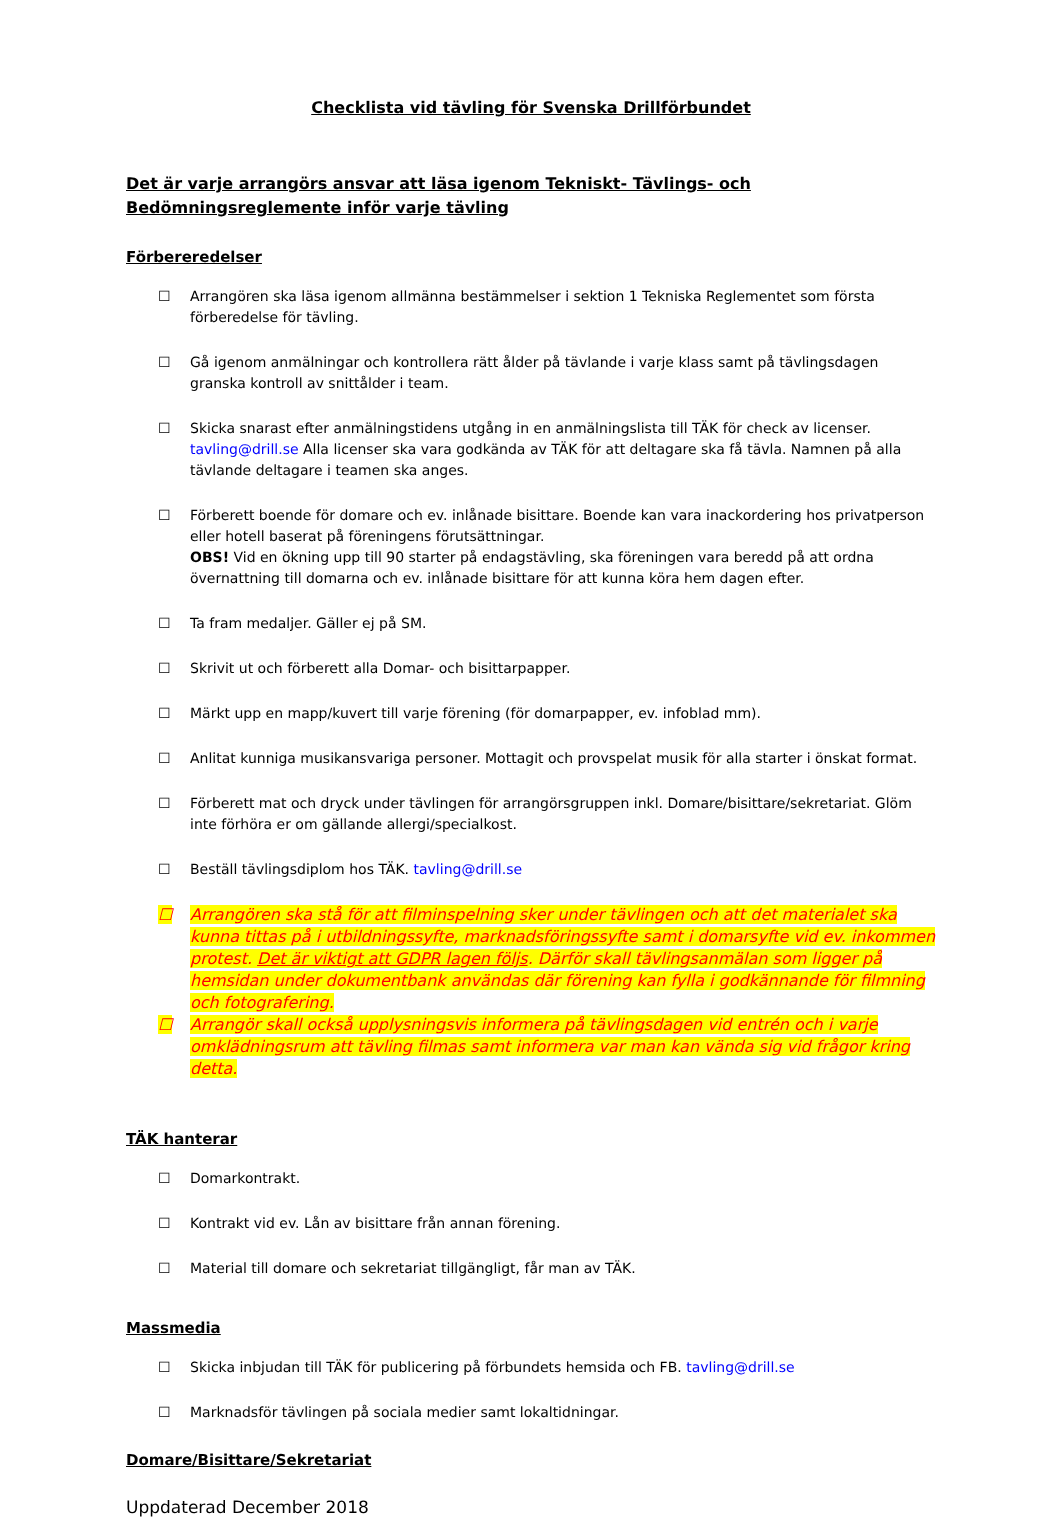Checklista vid tävling för Svenska Drillförbundet
Det är varje arrangörs ansvar att läsa igenom Tekniskt- Tävlings- och Bedömningsreglemente inför varje tävling
Förbereredelser
☐ Arrangören ska läsa igenom allmänna bestämmelser i sektion 1 Tekniska Reglementet som första förberedelse för tävling.
☐ Gå igenom anmälningar och kontrollera rätt ålder på tävlande i varje klass samt på tävlingsdagen granska kontroll av snittålder i team.
☐ Skicka snarast efter anmälningstidens utgång in en anmälningslista till TÄK för check av licenser. tavling@drill.se Alla licenser ska vara godkända av TÄK för att deltagare ska få tävla. Namnen på alla tävlande deltagare i teamen ska anges.
☐ Förberett boende för domare och ev. inlånade bisittare. Boende kan vara inackordering hos privatperson eller hotell baserat på föreningens förutsättningar.
OBS! Vid en ökning upp till 90 starter på endagstävling, ska föreningen vara beredd på att ordna övernattning till domarna och ev. inlånade bisittare för att kunna köra hem dagen efter.
☐ Ta fram medaljer. Gäller ej på SM.
☐ Skrivit ut och förberett alla Domar- och bisittarpapper.
☐ Märkt upp en mapp/kuvert till varje förening (för domarpapper, ev. infoblad mm).
☐ Anlitat kunniga musikansvariga personer. Mottagit och provspelat musik för alla starter i önskat format.
☐ Förberett mat och dryck under tävlingen för arrangörsgruppen inkl. Domare/bisittare/sekretariat. Glöm inte förhöra er om gällande allergi/specialkost.
☐ Beställ tävlingsdiplom hos TÄK. tavling@drill.se
☐ Arrangören ska stå för att filminspelning sker under tävlingen och att det materialet ska kunna tittas på i utbildningssyfte, marknadsföringssyfte samt i domarsyfte vid ev. inkommen protest. Det är viktigt att GDPR lagen följs. Därför skall tävlingsanmälan som ligger på hemsidan under dokumentbank användas där förening kan fylla i godkännande för filmning och fotografering.
☐ Arrangör skall också upplysningsvis informera på tävlingsdagen vid entrén och i varje omklädningsrum att tävling filmas samt informera var man kan vända sig vid frågor kring detta.
TÄK hanterar
☐ Domarkontrakt.
☐ Kontrakt vid ev. Lån av bisittare från annan förening.
☐ Material till domare och sekretariat tillgängligt, får man av TÄK.
Massmedia
☐ Skicka inbjudan till TÄK för publicering på förbundets hemsida och FB. tavling@drill.se
☐ Marknadsför tävlingen på sociala medier samt lokaltidningar.
Domare/Bisittare/Sekretariat
Uppdaterad December 2018